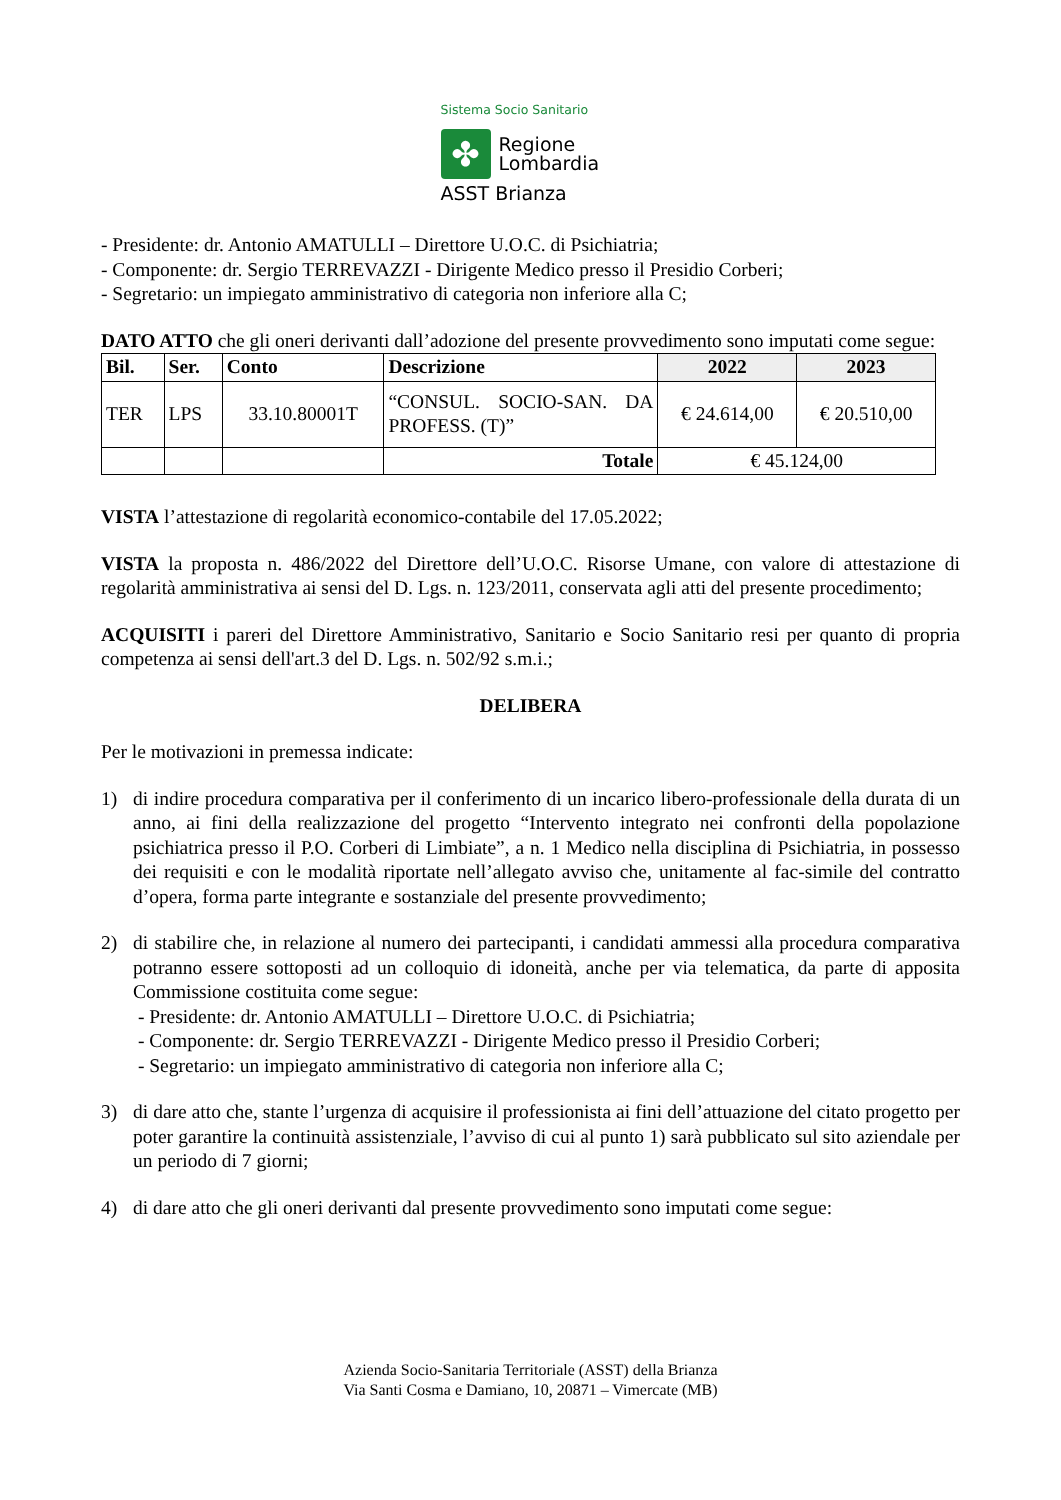Sistema Socio Sanitario
✤
Regione
Lombardia
ASST Brianza
- Presidente: dr. Antonio AMATULLI – Direttore U.O.C. di Psichiatria;
- Componente: dr. Sergio TERREVAZZI - Dirigente Medico presso il Presidio Corberi;
- Segretario: un impiegato amministrativo di categoria non inferiore alla C;
DATO ATTO che gli oneri derivanti dall’adozione del presente provvedimento sono imputati come segue:
| Bil. | Ser. | Conto | Descrizione | 2022 | 2023 |
| --- | --- | --- | --- | --- | --- |
| TER | LPS | 33.10.80001T | “CONSUL. SOCIO-SAN. DA PROFESS. (T)” | € 24.614,00 | € 20.510,00 |
| | | | Totale | € 45.124,00 | |
VISTA l’attestazione di regolarità economico-contabile del 17.05.2022;
VISTA la proposta n. 486/2022 del Direttore dell’U.O.C. Risorse Umane, con valore di attestazione di regolarità amministrativa ai sensi del D. Lgs. n. 123/2011, conservata agli atti del presente procedimento;
ACQUISITI i pareri del Direttore Amministrativo, Sanitario e Socio Sanitario resi per quanto di propria competenza ai sensi dell'art.3 del D. Lgs. n. 502/92 s.m.i.;
DELIBERA
Per le motivazioni in premessa indicate:
1) di indire procedura comparativa per il conferimento di un incarico libero-professionale della durata di un anno, ai fini della realizzazione del progetto “Intervento integrato nei confronti della popolazione psichiatrica presso il P.O. Corberi di Limbiate”, a n. 1 Medico nella disciplina di Psichiatria, in possesso dei requisiti e con le modalità riportate nell’allegato avviso che, unitamente al fac-simile del contratto d’opera, forma parte integrante e sostanziale del presente provvedimento;
2) di stabilire che, in relazione al numero dei partecipanti, i candidati ammessi alla procedura comparativa potranno essere sottoposti ad un colloquio di idoneità, anche per via telematica, da parte di apposita Commissione costituita come segue:
- Presidente: dr. Antonio AMATULLI – Direttore U.O.C. di Psichiatria;
- Componente: dr. Sergio TERREVAZZI - Dirigente Medico presso il Presidio Corberi;
- Segretario: un impiegato amministrativo di categoria non inferiore alla C;
3) di dare atto che, stante l’urgenza di acquisire il professionista ai fini dell’attuazione del citato progetto per poter garantire la continuità assistenziale, l’avviso di cui al punto 1) sarà pubblicato sul sito aziendale per un periodo di 7 giorni;
4) di dare atto che gli oneri derivanti dal presente provvedimento sono imputati come segue:
Azienda Socio-Sanitaria Territoriale (ASST) della Brianza
Via Santi Cosma e Damiano, 10, 20871 – Vimercate (MB)